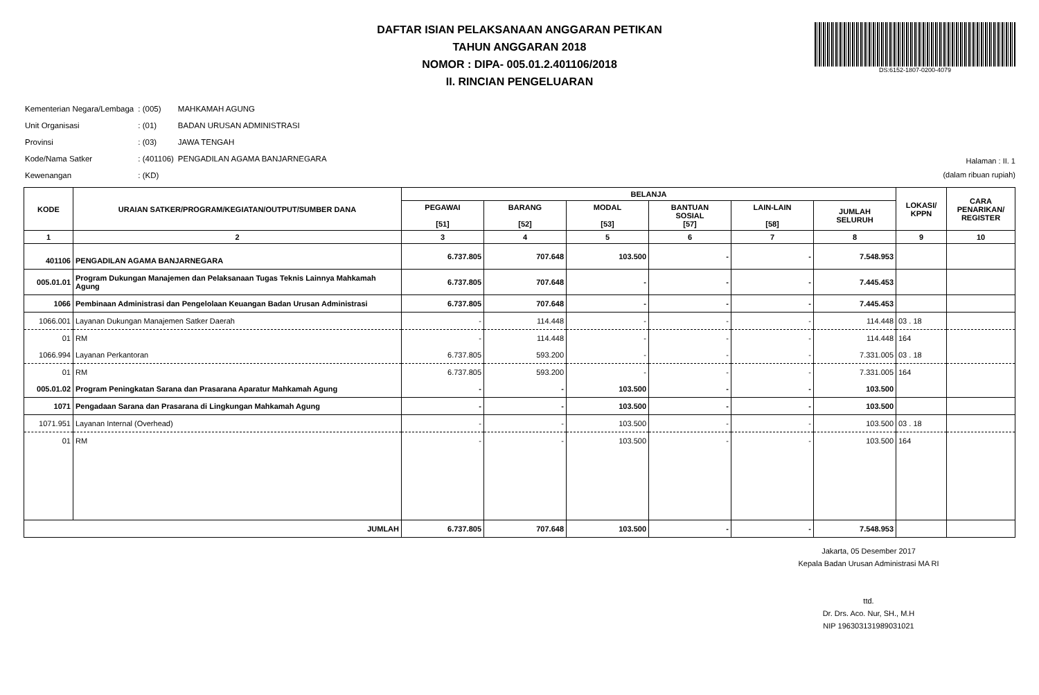DAFTAR ISIAN PELAKSANAAN ANGGARAN PETIKAN
TAHUN ANGGARAN 2018
NOMOR : DIPA- 005.01.2.401106/2018
II. RINCIAN PENGELUARAN
DS:6152-1807-0200-4079
| Kementerian Negara/Lembaga | : (005) | MAHKAMAH AGUNG |
| Unit Organisasi | : (01) | BADAN URUSAN ADMINISTRASI |
| Provinsi | : (03) | JAWA TENGAH |
| Kode/Nama Satker | : (401106) | PENGADILAN AGAMA BANJARNEGARA |
| Kewenangan | : (KD) | |
Halaman : II. 1
(dalam ribuan rupiah)
| KODE | URAIAN SATKER/PROGRAM/KEGIATAN/OUTPUT/SUMBER DANA | BELANJA | | | | | | LOKASI/ KPPN | CARA PENARIKAN/ REGISTER |
| --- | --- | --- | --- | --- | --- | --- | --- | --- | --- |
| | | PEGAWAI [51] | BARANG [52] | MODAL [53] | BANTUAN SOSIAL [57] | LAIN-LAIN [58] | JUMLAH SELURUH | | |
| 1 | 2 | 3 | 4 | 5 | 6 | 7 | 8 | 9 | 10 |
| 401106 | PENGADILAN AGAMA BANJARNEGARA | 6.737.805 | 707.648 | 103.500 | - | - | 7.548.953 | | |
| 005.01.01 | Program Dukungan Manajemen dan Pelaksanaan Tugas Teknis Lainnya Mahkamah Agung | 6.737.805 | 707.648 | - | - | - | 7.445.453 | | |
| 1066 | Pembinaan Administrasi dan Pengelolaan Keuangan Badan Urusan Administrasi | 6.737.805 | 707.648 | - | - | - | 7.445.453 | | |
| 1066.001 | Layanan Dukungan Manajemen Satker Daerah | - | 114.448 | - | - | - | 114.448 | 03 . 18 | |
| 01 | RM | - | 114.448 | - | - | - | 114.448 | 164 | |
| 1066.994 | Layanan Perkantoran | 6.737.805 | 593.200 | - | - | - | 7.331.005 | 03 . 18 | |
| 01 | RM | 6.737.805 | 593.200 | - | - | - | 7.331.005 | 164 | |
| 005.01.02 | Program Peningkatan Sarana dan Prasarana Aparatur Mahkamah Agung | - | - | 103.500 | - | - | 103.500 | | |
| 1071 | Pengadaan Sarana dan Prasarana di Lingkungan Mahkamah Agung | - | - | 103.500 | - | - | 103.500 | | |
| 1071.951 | Layanan Internal (Overhead) | - | - | 103.500 | - | - | 103.500 | 03 . 18 | |
| 01 | RM | - | - | 103.500 | - | - | 103.500 | 164 | |
| JUMLAH | | 6.737.805 | 707.648 | 103.500 | - | - | 7.548.953 | | |
Jakarta, 05 Desember 2017
Kepala Badan Urusan Administrasi MA RI
ttd.
Dr. Drs. Aco. Nur, SH., M.H
NIP 196303131989031021